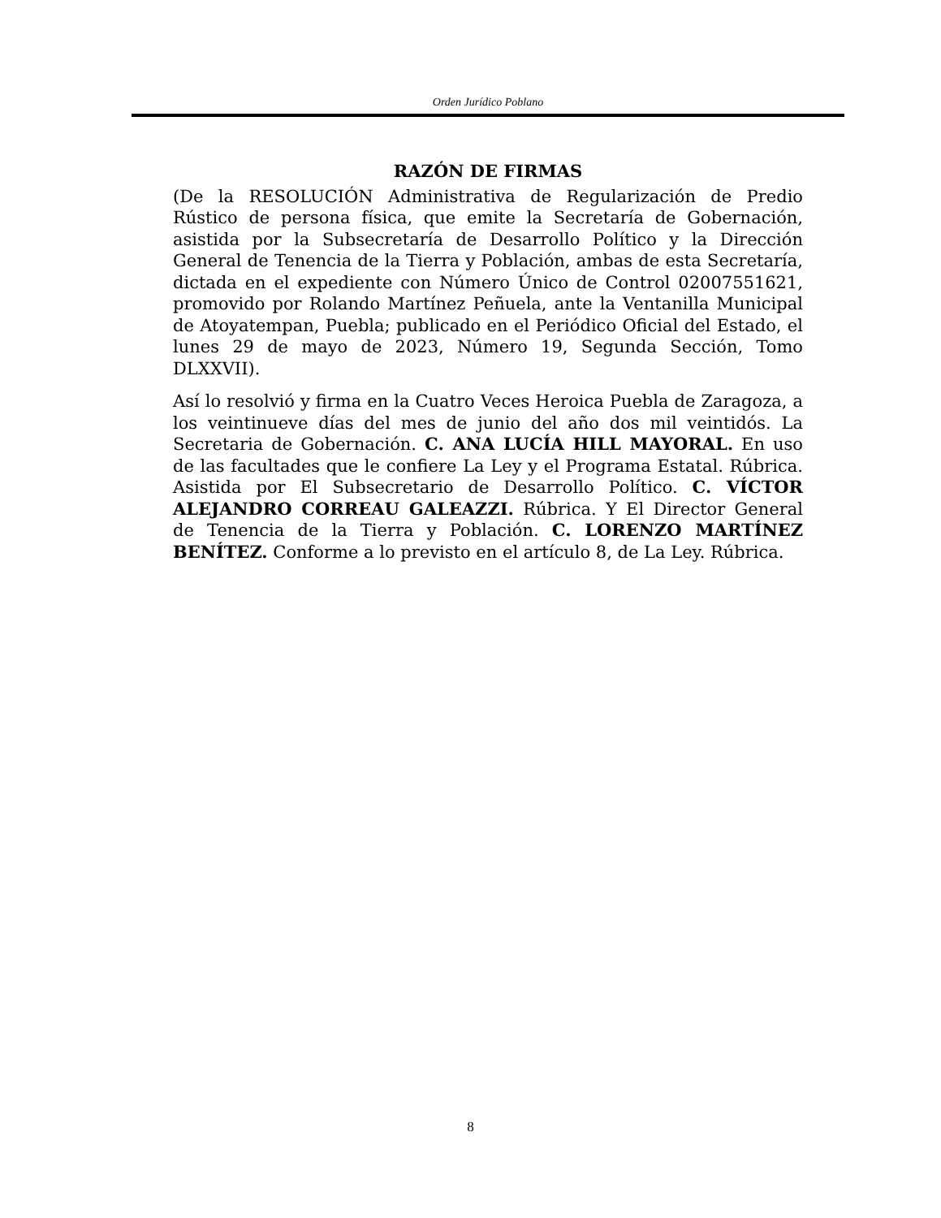Orden Jurídico Poblano
RAZÓN DE FIRMAS
(De la RESOLUCIÓN Administrativa de Regularización de Predio Rústico de persona física, que emite la Secretaría de Gobernación, asistida por la Subsecretaría de Desarrollo Político y la Dirección General de Tenencia de la Tierra y Población, ambas de esta Secretaría, dictada en el expediente con Número Único de Control 02007551621, promovido por Rolando Martínez Peñuela, ante la Ventanilla Municipal de Atoyatempan, Puebla; publicado en el Periódico Oficial del Estado, el lunes 29 de mayo de 2023, Número 19, Segunda Sección, Tomo DLXXVII).
Así lo resolvió y firma en la Cuatro Veces Heroica Puebla de Zaragoza, a los veintinueve días del mes de junio del año dos mil veintidós. La Secretaria de Gobernación. C. ANA LUCÍA HILL MAYORAL. En uso de las facultades que le confiere La Ley y el Programa Estatal. Rúbrica. Asistida por El Subsecretario de Desarrollo Político. C. VÍCTOR ALEJANDRO CORREAU GALEAZZI. Rúbrica. Y El Director General de Tenencia de la Tierra y Población. C. LORENZO MARTÍNEZ BENÍTEZ. Conforme a lo previsto en el artículo 8, de La Ley. Rúbrica.
8